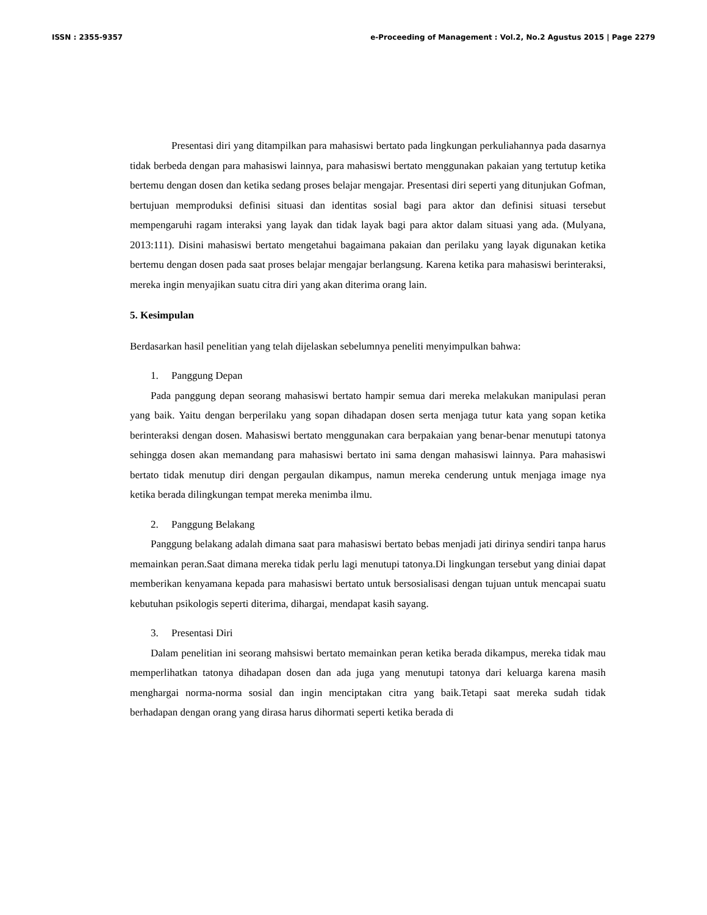ISSN : 2355-9357 e-Proceeding of Management : Vol.2, No.2 Agustus 2015 | Page 2279
Presentasi diri yang ditampilkan para mahasiswi bertato pada lingkungan perkuliahannya pada dasarnya tidak berbeda dengan para mahasiswi lainnya, para mahasiswi bertato menggunakan pakaian yang tertutup ketika bertemu dengan dosen dan ketika sedang proses belajar mengajar. Presentasi diri seperti yang ditunjukan Gofman, bertujuan memproduksi definisi situasi dan identitas sosial bagi para aktor dan definisi situasi tersebut mempengaruhi ragam interaksi yang layak dan tidak layak bagi para aktor dalam situasi yang ada. (Mulyana, 2013:111). Disini mahasiswi bertato mengetahui bagaimana pakaian dan perilaku yang layak digunakan ketika bertemu dengan dosen pada saat proses belajar mengajar berlangsung. Karena ketika para mahasiswi berinteraksi, mereka ingin menyajikan suatu citra diri yang akan diterima orang lain.
5. Kesimpulan
Berdasarkan hasil penelitian yang telah dijelaskan sebelumnya peneliti menyimpulkan bahwa:
1. Panggung Depan
Pada panggung depan seorang mahasiswi bertato hampir semua dari mereka melakukan manipulasi peran yang baik. Yaitu dengan berperilaku yang sopan dihadapan dosen serta menjaga tutur kata yang sopan ketika berinteraksi dengan dosen. Mahasiswi bertato menggunakan cara berpakaian yang benar-benar menutupi tatonya sehingga dosen akan memandang para mahasiswi bertato ini sama dengan mahasiswi lainnya. Para mahasiswi bertato tidak menutup diri dengan pergaulan dikampus, namun mereka cenderung untuk menjaga image nya ketika berada dilingkungan tempat mereka menimba ilmu.
2. Panggung Belakang
Panggung belakang adalah dimana saat para mahasiswi bertato bebas menjadi jati dirinya sendiri tanpa harus memainkan peran.Saat dimana mereka tidak perlu lagi menutupi tatonya.Di lingkungan tersebut yang diniai dapat memberikan kenyamana kepada para mahasiswi bertato untuk bersosialisasi dengan tujuan untuk mencapai suatu kebutuhan psikologis seperti diterima, dihargai, mendapat kasih sayang.
3. Presentasi Diri
Dalam penelitian ini seorang mahsiswi bertato memainkan peran ketika berada dikampus, mereka tidak mau memperlihatkan tatonya dihadapan dosen dan ada juga yang menutupi tatonya dari keluarga karena masih menghargai norma-norma sosial dan ingin menciptakan citra yang baik.Tetapi saat mereka sudah tidak berhadapan dengan orang yang dirasa harus dihormati seperti ketika berada di